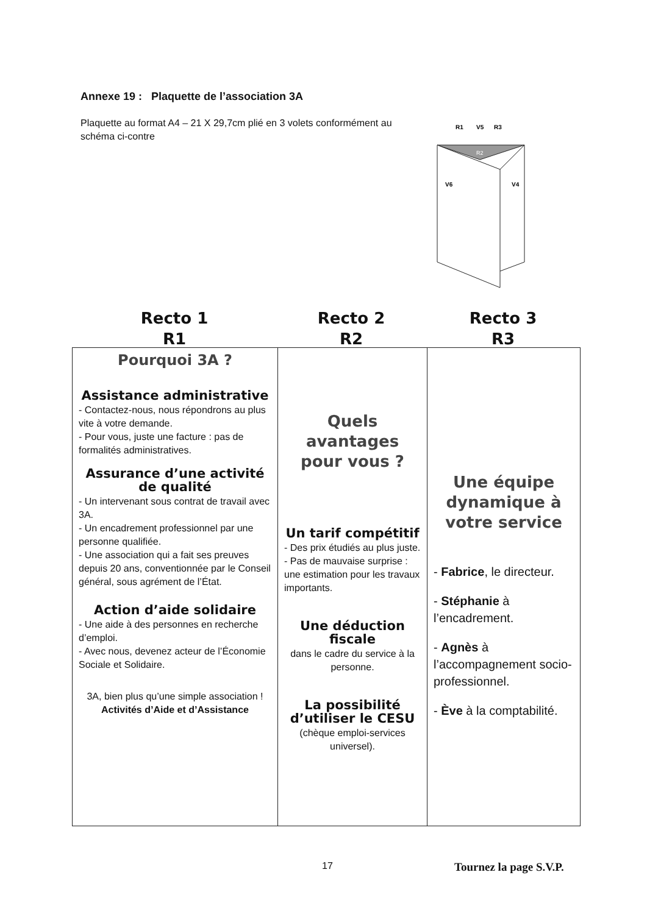Annexe 19 : Plaquette de l’association 3A
Plaquette au format A4 – 21 X 29,7cm plié en 3 volets conformément au schéma ci-contre
R1
V5
R3
R2
V6
V4
Recto 1
R1
Recto 2
R2
Recto 3
R3
| Pourquoi 3A ? Assistance administrative - Contactez-nous, nous répondrons au plus vite à votre demande. - Pour vous, juste une facture : pas de formalités administratives. Assurance d’une activité de qualité - Un intervenant sous contrat de travail avec 3A. - Un encadrement professionnel par une personne qualifiée. - Une association qui a fait ses preuves depuis 20 ans, conventionnée par le Conseil général, sous agrément de l’État. Action d’aide solidaire - Une aide à des personnes en recherche d’emploi. - Avec nous, devenez acteur de l’Économie Sociale et Solidaire. 3A, bien plus qu’une simple association ! Activités d’Aide et d’Assistance | Quels avantages pour vous ? Un tarif compétitif - Des prix étudiés au plus juste. - Pas de mauvaise surprise : une estimation pour les travaux importants. Une déduction fiscale dans le cadre du service à la personne. La possibilité d’utiliser le CESU (chèque emploi-services universel). | Une équipe dynamique à votre service - Fabrice , le directeur. - Stéphanie à l’encadrement. - Agnès à l’accompagnement socio-professionnel. - Ève à la comptabilité. |
17 Tournez la page S.V.P.